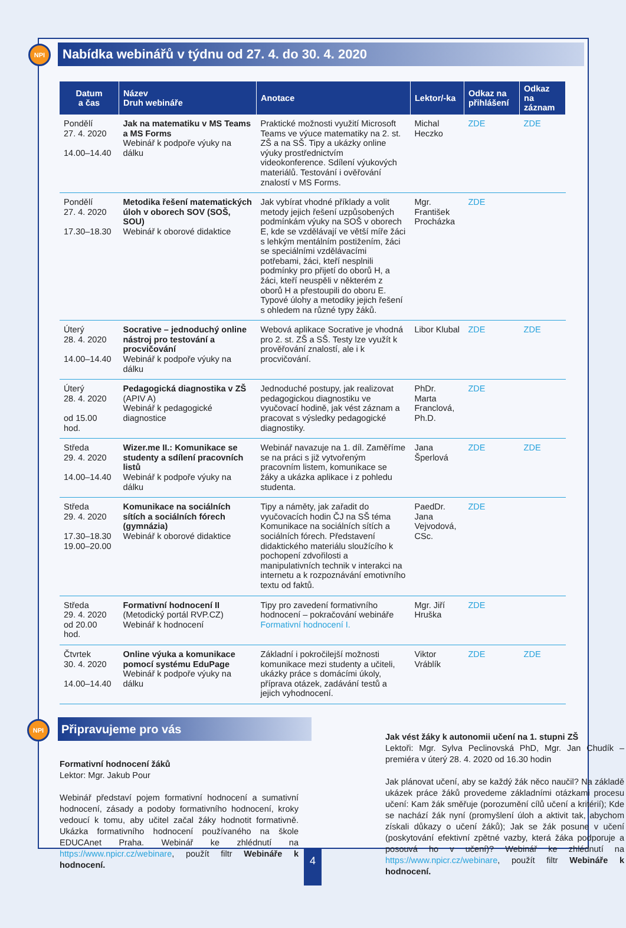NPI Nabídka webinářů v týdnu od 27. 4. do 30. 4. 2020
| Datum a čas | Název Druh webináře | Anotace | Lektor/-ka | Odkaz na přihlášení | Odkaz na záznam |
| --- | --- | --- | --- | --- | --- |
| Pondělí 27. 4. 2020 14.00–14.40 | Jak na matematiku v MS Teams a MS Forms Webinář k podpoře výuky na dálku | Praktické možnosti využití Microsoft Teams ve výuce matematiky na 2. st. ZŠ a na SŠ. Tipy a ukázky online výuky prostřednictvím videokonference. Sdílení výukových materiálů. Testování i ověřování znalostí v MS Forms. | Michal Heczko | ZDE | ZDE |
| Pondělí 27. 4. 2020 17.30–18.30 | Metodika řešení matematických úloh v oborech SOV (SOŠ, SOU) Webinář k oborové didaktice | Jak vybírat vhodné příklady a volit metody jejich řešení uzpůsobených podmínkám výuky na SOŠ v oborech E, kde se vzdělávají ve větší míře žáci s lehkým mentálním postižením, žáci se speciálními vzdělávacími potřebami, žáci, kteří nesplnili podmínky pro přijetí do oborů H, a žáci, kteří neuspěli v některém z oborů H a přestoupili do oboru E. Typové úlohy a metodiky jejich řešení s ohledem na různé typy žáků. | Mgr. František Procházka | ZDE | |
| Úterý 28. 4. 2020 14.00–14.40 | Socrative – jednoduchý online nástroj pro testování a procvičování Webinář k podpoře výuky na dálku | Webová aplikace Socrative je vhodná pro 2. st. ZŠ a SŠ. Testy lze využít k prověřování znalostí, ale i k procvičování. | Libor Klubal | ZDE | ZDE |
| Úterý 28. 4. 2020 od 15.00 hod. | Pedagogická diagnostika v ZŠ (APIV A) Webinář k pedagogické diagnostice | Jednoduché postupy, jak realizovat pedagogickou diagnostiku ve vyučovací hodině, jak vést záznam a pracovat s výsledky pedagogické diagnostiky. | PhDr. Marta Franclová, Ph.D. | ZDE | |
| Středa 29. 4. 2020 14.00–14.40 | Wizer.me II.: Komunikace se studenty a sdílení pracovních listů Webinář k podpoře výuky na dálku | Webinář navazuje na 1. díl. Zaměříme se na práci s již vytvořeným pracovním listem, komunikace se žáky a ukázka aplikace i z pohledu studenta. | Jana Šperlová | ZDE | ZDE |
| Středa 29. 4. 2020 17.30–18.30 19.00–20.00 | Komunikace na sociálních sítích a sociálních fórech (gymnázia) Webinář k oborové didaktice | Tipy a náměty, jak zařadit do vyučovacích hodin ČJ na SŠ téma Komunikace na sociálních sítích a sociálních fórech. Představení didaktického materiálu sloužícího k pochopení zdvořilosti a manipulativních technik v interakci na internetu a k rozpoznávání emotivního textu od faktů. | PaedDr. Jana Vejvodová, CSc. | ZDE | |
| Středa 29. 4. 2020 od 20.00 hod. | Formativní hodnocení II (Metodický portál RVP.CZ) Webinář k hodnocení | Tipy pro zavedení formativního hodnocení – pokračování webináře Formativní hodnocení I. | Mgr. Jiří Hruška | ZDE | |
| Čtvrtek 30. 4. 2020 14.00–14.40 | Online výuka a komunikace pomocí systému EduPage Webinář k podpoře výuky na dálku | Základní i pokročilejší možnosti komunikace mezi studenty a učiteli, ukázky práce s domácími úkoly, příprava otázek, zadávání testů a jejich vyhodnocení. | Viktor Vráblík | ZDE | ZDE |
NPI Připravujeme pro vás
Formativní hodnocení žáků
Lektor: Mgr. Jakub Pour
Webinář představí pojem formativní hodnocení a sumativní hodnocení, zásady a podoby formativního hodnocení, kroky vedoucí k tomu, aby učitel začal žáky hodnotit formativně. Ukázka formativního hodnocení používaného na škole EDUCAnet Praha. Webinář ke zhlédnutí na https://www.npicr.cz/webinare, použít filtr Webináře k hodnocení.
Jak vést žáky k autonomii učení na 1. stupni ZŠ
Lektoři: Mgr. Sylva Peclinovská PhD, Mgr. Jan Chudík – premiéra v úterý 28. 4. 2020 od 16.30 hodin
Jak plánovat učení, aby se každý žák něco naučil? Na základě ukázek práce žáků provedeme základními otázkami procesu učení: Kam žák směřuje (porozumění cílů učení a kritérií); Kde se nachází žák nyní (promyšlení úloh a aktivit tak, abychom získali důkazy o učení žáků); Jak se žák posune v učení (poskytování efektivní zpětné vazby, která žáka podporuje a posouvá ho v učení)? Webinář ke zhlédnutí na https://www.npicr.cz/webinare, použít filtr Webináře k hodnocení.
4